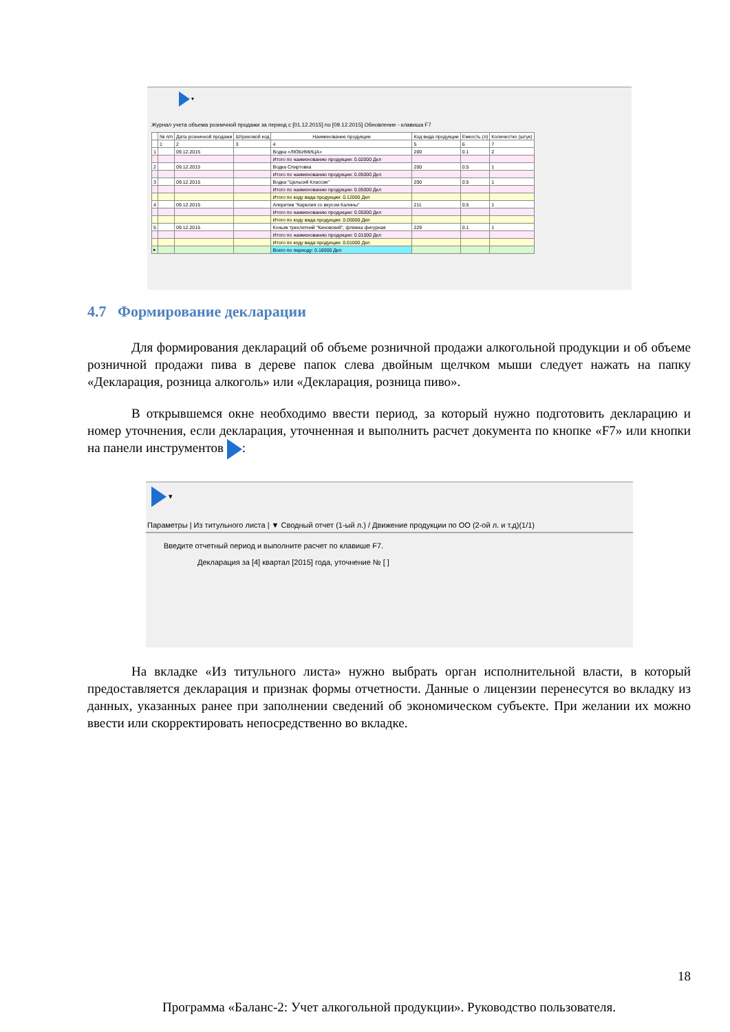▾
Журнал учета объема розничной продажи за период с [01.12.2015] по [09.12.2015] Обновление - клавиша F7
| | № п/п | Дата розничной продажи | Штриховой код | Наименование продукции | Код вида продукции | Емкость (л) | Количестко (штук) |
| --- | --- | --- | --- | --- | --- | --- | --- |
| | 1 | 2 | 3 | 4 | 5 | 6 | 7 |
| 1 | | 09.12.2015 | | Водка «ЛЮБИМИЦА» | 200 | 0.1 | 2 |
| | | | | Итого по наименованию продукции: 0.02000 Дкл | | | |
| 2 | | 09.12.2015 | | Водка Спиртовка | 200 | 0.5 | 1 |
| | | | | Итого по наименованию продукции: 0.05000 Дкл | | | |
| 3 | | 09.12.2015 | | Водка "Цельсий Классик" | 200 | 0.5 | 1 |
| | | | | Итого по наименованию продукции: 0.05000 Дкл | | | |
| | | | | Итого по коду вида продукции: 0.12000 Дкл | | | |
| 4 | | 09.12.2015 | | Аперитив "Карелия со вкусом Калины" | 211 | 0.5 | 1 |
| | | | | Итого по наименованию продукции: 0.05000 Дкл | | | |
| | | | | Итого по коду вида продукции: 0.05000 Дкл | | | |
| 5 | | 09.12.2015 | | Коньяк трехлетний "Киновский", фляжка фигурная | 229 | 0.1 | 1 |
| | | | | Итого по наименованию продукции: 0.01000 Дкл | | | |
| | | | | Итого по коду вида продукции: 0.01000 Дкл | | | |
| ▸ | | | | Всего по периоду: 0.18000 Дкл | | | |
4.7 Формирование декларации
Для формирования деклараций об объеме розничной продажи алкогольной продукции и об объеме розничной продажи пива в дереве папок слева двойным щелчком мыши следует нажать на папку «Декларация, розница алкоголь» или «Декларация, розница пиво».
В открывшемся окне необходимо ввести период, за который нужно подготовить декларацию и номер уточнения, если декларация, уточненная и выполнить расчет документа по кнопке «F7» или кнопки на панели инструментов :
▾
Параметры | Из титульного листа | ▼ Сводный отчет (1-ый л.) / Движение продукции по ОО (2-ой л. и т.д)(1/1)
Введите отчетный период и выполните расчет по клавише F7.
Декларация за [4] квартал [2015] года, уточнение № [ ]
На вкладке «Из титульного листа» нужно выбрать орган исполнительной власти, в который предоставляется декларация и признак формы отчетности. Данные о лицензии перенесутся во вкладку из данных, указанных ранее при заполнении сведений об экономическом субъекте. При желании их можно ввести или скорректировать непосредственно во вкладке.
18
Программа «Баланс-2: Учет алкогольной продукции». Руководство пользователя.